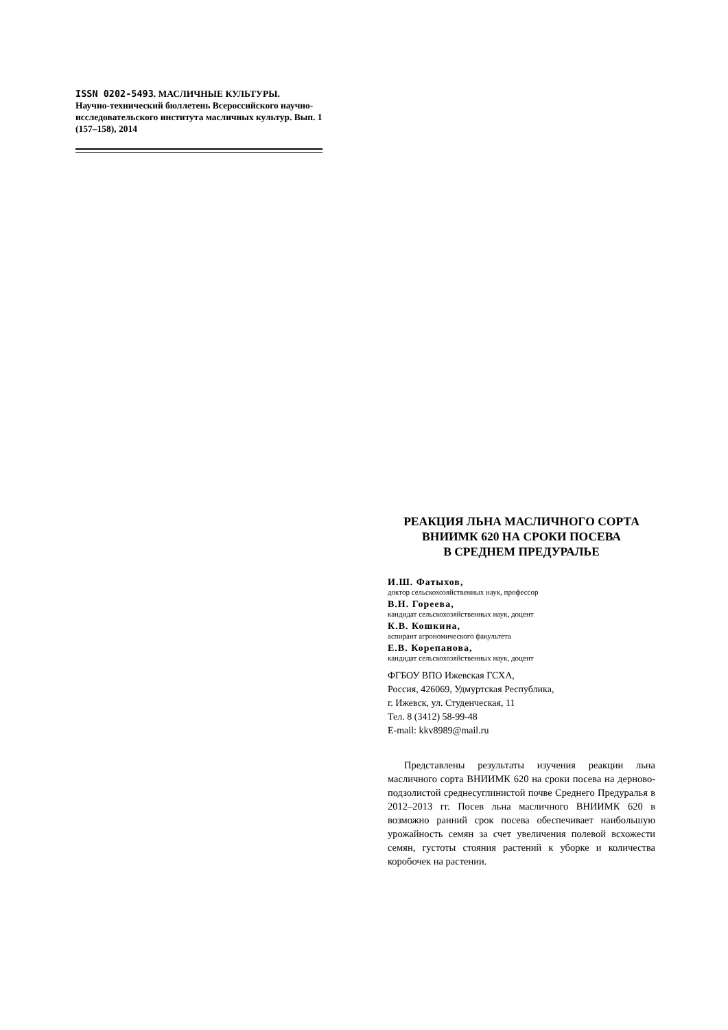ISSN 0202-5493. МАСЛИЧНЫЕ КУЛЬТУРЫ.
Научно-технический бюллетень Всероссийского научно-исследовательского института масличных культур. Вып. 1 (157–158), 2014
РЕАКЦИЯ ЛЬНА МАСЛИЧНОГО СОРТА
ВНИИМК 620 НА СРОКИ ПОСЕВА
В СРЕДНЕМ ПРЕДУРАЛЬЕ
И.Ш. Фатыхов,
доктор сельскохозяйственных наук, профессор
В.Н. Гореева,
кандидат сельскохозяйственных наук, доцент
К.В. Кошкина,
аспирант агрономического факультета
Е.В. Корепанова,
кандидат сельскохозяйственных наук, доцент
ФГБОУ ВПО Ижевская ГСХА,
Россия, 426069, Удмуртская Республика,
г. Ижевск, ул. Студенческая, 11
Тел. 8 (3412) 58-99-48
E-mail: kkv8989@mail.ru
Представлены результаты изучения реакции льна масличного сорта ВНИИМК 620 на сроки посева на дерново-подзолистой среднесуглинистой почве Среднего Предуралья в 2012–2013 гг. Посев льна масличного ВНИИМК 620 в возможно ранний срок посева обеспечивает наибольшую урожайность семян за счет увеличения полевой всхожести семян, густоты стояния растений к уборке и количества коробочек на растении.